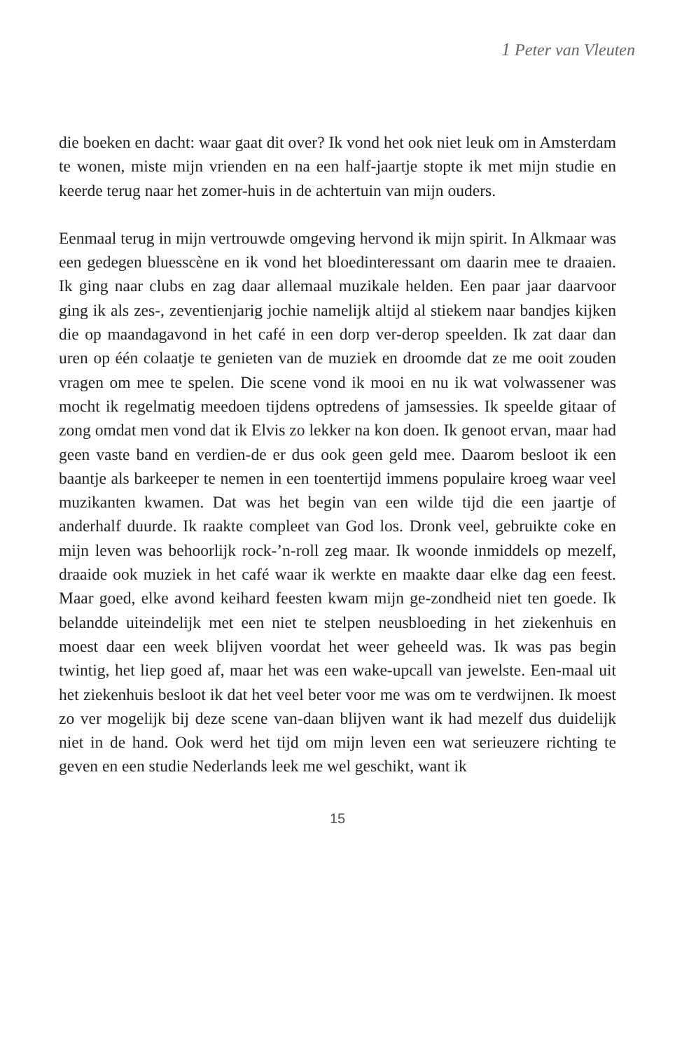1 Peter van Vleuten
die boeken en dacht: waar gaat dit over? Ik vond het ook niet leuk om in Amsterdam te wonen, miste mijn vrienden en na een half-jaartje stopte ik met mijn studie en keerde terug naar het zomer-huis in de achtertuin van mijn ouders.
Eenmaal terug in mijn vertrouwde omgeving hervond ik mijn spirit. In Alkmaar was een gedegen bluesscène en ik vond het bloedinteressant om daarin mee te draaien. Ik ging naar clubs en zag daar allemaal muzikale helden. Een paar jaar daarvoor ging ik als zes-, zeventienjarig jochie namelijk altijd al stiekem naar bandjes kijken die op maandagavond in het café in een dorp ver-derop speelden. Ik zat daar dan uren op één colaatje te genieten van de muziek en droomde dat ze me ooit zouden vragen om mee te spelen. Die scene vond ik mooi en nu ik wat volwassener was mocht ik regelmatig meedoen tijdens optredens of jamsessies. Ik speelde gitaar of zong omdat men vond dat ik Elvis zo lekker na kon doen. Ik genoot ervan, maar had geen vaste band en verdien-de er dus ook geen geld mee. Daarom besloot ik een baantje als barkeeper te nemen in een toentertijd immens populaire kroeg waar veel muzikanten kwamen. Dat was het begin van een wilde tijd die een jaartje of anderhalf duurde. Ik raakte compleet van God los. Dronk veel, gebruikte coke en mijn leven was behoorlijk rock-’n-roll zeg maar. Ik woonde inmiddels op mezelf, draaide ook muziek in het café waar ik werkte en maakte daar elke dag een feest. Maar goed, elke avond keihard feesten kwam mijn ge-zondheid niet ten goede. Ik belandde uiteindelijk met een niet te stelpen neusbloeding in het ziekenhuis en moest daar een week blijven voordat het weer geheeld was. Ik was pas begin twintig, het liep goed af, maar het was een wake-upcall van jewelste. Een-maal uit het ziekenhuis besloot ik dat het veel beter voor me was om te verdwijnen. Ik moest zo ver mogelijk bij deze scene van-daan blijven want ik had mezelf dus duidelijk niet in de hand. Ook werd het tijd om mijn leven een wat serieuzere richting te geven en een studie Nederlands leek me wel geschikt, want ik
15